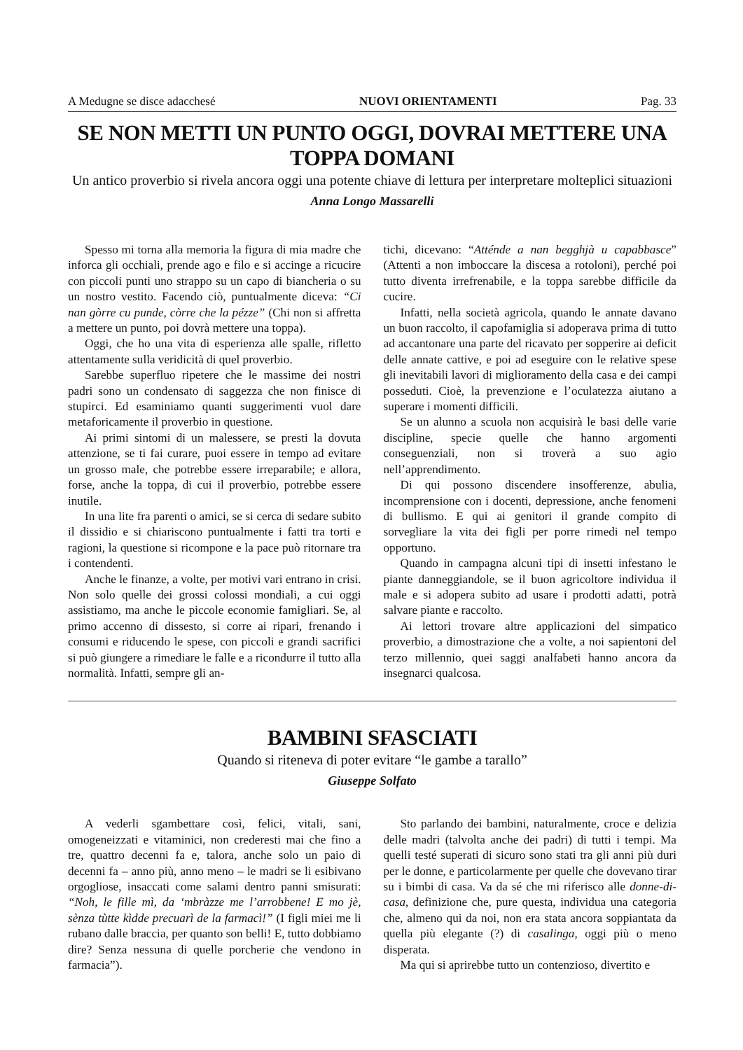A Medugne se disce adacchesé NUOVI ORIENTAMENTI Pag. 33
SE NON METTI UN PUNTO OGGI, DOVRAI METTERE UNA TOPPA DOMANI
Un antico proverbio si rivela ancora oggi una potente chiave di lettura per interpretare molteplici situazioni
Anna Longo Massarelli
Spesso mi torna alla memoria la figura di mia madre che inforca gli occhiali, prende ago e filo e si accinge a ricucire con piccoli punti uno strappo su un capo di biancheria o su un nostro vestito. Facendo ciò, puntualmente diceva: “Ci nan gòrre cu punde, còrre che la pézze” (Chi non si affretta a mettere un punto, poi dovrà mettere una toppa).
Oggi, che ho una vita di esperienza alle spalle, rifletto attentamente sulla veridicità di quel proverbio.
Sarebbe superfluo ripetere che le massime dei nostri padri sono un condensato di saggezza che non finisce di stupirci. Ed esaminiamo quanti suggerimenti vuol dare metaforicamente il proverbio in questione.
Ai primi sintomi di un malessere, se presti la dovuta attenzione, se ti fai curare, puoi essere in tempo ad evitare un grosso male, che potrebbe essere irreparabile; e allora, forse, anche la toppa, di cui il proverbio, potrebbe essere inutile.
In una lite fra parenti o amici, se si cerca di sedare subito il dissidio e si chiariscono puntualmente i fatti tra torti e ragioni, la questione si ricompone e la pace può ritornare tra i contendenti.
Anche le finanze, a volte, per motivi vari entrano in crisi. Non solo quelle dei grossi colossi mondiali, a cui oggi assistiamo, ma anche le piccole economie famigliari. Se, al primo accenno di dissesto, si corre ai ripari, frenando i consumi e riducendo le spese, con piccoli e grandi sacrifici si può giungere a rimediare le falle e a ricondurre il tutto alla normalità. Infatti, sempre gli an-
tichi, dicevano: “Atténde a nan begghjà u capabbasce” (Attenti a non imboccare la discesa a rotoloni), perché poi tutto diventa irrefrenabile, e la toppa sarebbe difficile da cucire.
Infatti, nella società agricola, quando le annate davano un buon raccolto, il capofamiglia si adoperava prima di tutto ad accantonare una parte del ricavato per sopperire ai deficit delle annate cattive, e poi ad eseguire con le relative spese gli inevitabili lavori di miglioramento della casa e dei campi posseduti. Cioè, la prevenzione e l’oculatezza aiutano a superare i momenti difficili.
Se un alunno a scuola non acquisirà le basi delle varie discipline, specie quelle che hanno argomenti conseguenziali, non si troverà a suo agio nell’apprendimento.
Di qui possono discendere insofferenze, abulia, incomprensione con i docenti, depressione, anche fenomeni di bullismo. E qui ai genitori il grande compito di sorvegliare la vita dei figli per porre rimedi nel tempo opportuno.
Quando in campagna alcuni tipi di insetti infestano le piante danneggiandole, se il buon agricoltore individua il male e si adopera subito ad usare i prodotti adatti, potrà salvare piante e raccolto.
Ai lettori trovare altre applicazioni del simpatico proverbio, a dimostrazione che a volte, a noi sapientoni del terzo millennio, quei saggi analfabeti hanno ancora da insegnarci qualcosa.
BAMBINI SFASCIATI
Quando si riteneva di poter evitare “le gambe a tarallo”
Giuseppe Solfato
A vederli sgambettare così, felici, vitali, sani, omogeneizzati e vitaminici, non crederesti mai che fino a tre, quattro decenni fa e, talora, anche solo un paio di decenni fa – anno più, anno meno – le madri se li esibivano orgogliose, insaccati come salami dentro panni smisurati: “Noh, le fille mì, da ‘mbràzze me l’arrobbene! E mo jè, sènza tùtte kìdde precuarì de la farmacì!” (I figli miei me li rubano dalle braccia, per quanto son belli! E, tutto dobbiamo dire? Senza nessuna di quelle porcherie che vendono in farmacia”).
Sto parlando dei bambini, naturalmente, croce e delizia delle madri (talvolta anche dei padri) di tutti i tempi. Ma quelli testé superati di sicuro sono stati tra gli anni più duri per le donne, e particolarmente per quelle che dovevano tirar su i bimbi di casa. Va da sé che mi riferisco alle donne-di-casa, definizione che, pure questa, individua una categoria che, almeno qui da noi, non era stata ancora soppiantata da quella più elegante (?) di casalinga, oggi più o meno disperata.
Ma qui si aprirebbe tutto un contenzioso, divertito e